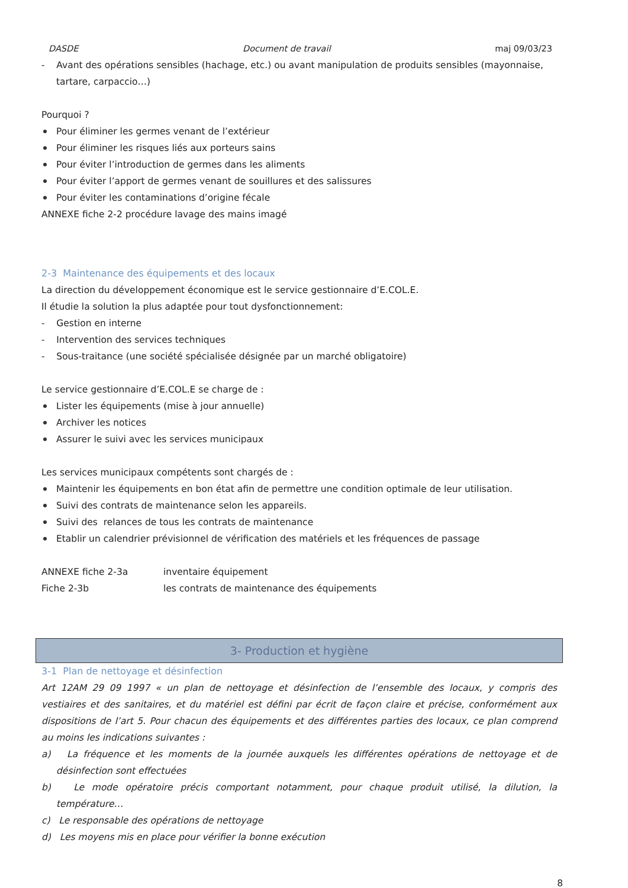DASDE Document de travail maj 09/03/23
- Avant des opérations sensibles (hachage, etc.) ou avant manipulation de produits sensibles (mayonnaise, tartare, carpaccio…)
Pourquoi ?
Pour éliminer les germes venant de l’extérieur
Pour éliminer les risques liés aux porteurs sains
Pour éviter l’introduction de germes dans les aliments
Pour éviter l’apport de germes venant de souillures et des salissures
Pour éviter les contaminations d’origine fécale
ANNEXE fiche 2-2 procédure lavage des mains imagé
2-3 Maintenance des équipements et des locaux
La direction du développement économique est le service gestionnaire d’E.COL.E.
Il étudie la solution la plus adaptée pour tout dysfonctionnement:
- Gestion en interne
- Intervention des services techniques
- Sous-traitance (une société spécialisée désignée par un marché obligatoire)
Le service gestionnaire d’E.COL.E se charge de :
Lister les équipements (mise à jour annuelle)
Archiver les notices
Assurer le suivi avec les services municipaux
Les services municipaux compétents sont chargés de :
Maintenir les équipements en bon état afin de permettre une condition optimale de leur utilisation.
Suivi des contrats de maintenance selon les appareils.
Suivi des relances de tous les contrats de maintenance
Etablir un calendrier prévisionnel de vérification des matériels et les fréquences de passage
ANNEXE fiche 2-3a inventaire équipement
Fiche 2-3b les contrats de maintenance des équipements
3- Production et hygiène
3-1 Plan de nettoyage et désinfection
Art 12AM 29 09 1997 « un plan de nettoyage et désinfection de l’ensemble des locaux, y compris des vestiaires et des sanitaires, et du matériel est défini par écrit de façon claire et précise, conformément aux dispositions de l’art 5. Pour chacun des équipements et des différentes parties des locaux, ce plan comprend au moins les indications suivantes :
a) La fréquence et les moments de la journée auxquels les différentes opérations de nettoyage et de désinfection sont effectuées
b) Le mode opératoire précis comportant notamment, pour chaque produit utilisé, la dilution, la température…
c) Le responsable des opérations de nettoyage
d) Les moyens mis en place pour vérifier la bonne exécution
8